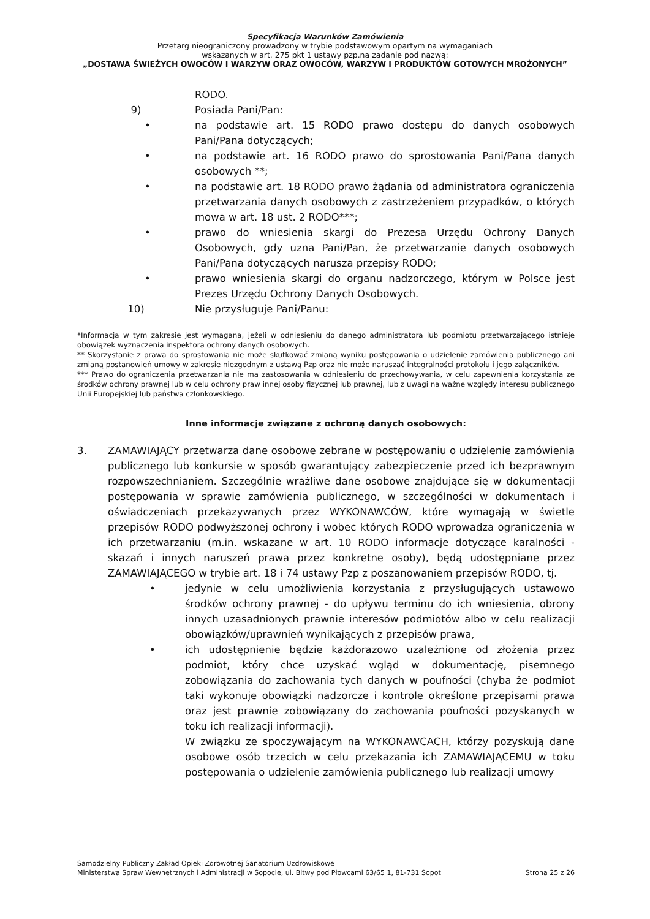Specyfikacja Warunków Zamówienia
Przetarg nieograniczony prowadzony w trybie podstawowym opartym na wymaganiach
wskazanych w art. 275 pkt 1 ustawy pzp.na zadanie pod nazwą:
„DOSTAWA ŚWIEŻYCH OWOCÓW I WARZYW ORAZ OWOCÓW, WARZYW I PRODUKTÓW GOTOWYCH MROŻONYCH”
RODO.
9) Posiada Pani/Pan:
• na podstawie art. 15 RODO prawo dostępu do danych osobowych Pani/Pana dotyczących;
• na podstawie art. 16 RODO prawo do sprostowania Pani/Pana danych osobowych **;
• na podstawie art. 18 RODO prawo żądania od administratora ograniczenia przetwarzania danych osobowych z zastrzeżeniem przypadków, o których mowa w art. 18 ust. 2 RODO***;
• prawo do wniesienia skargi do Prezesa Urzędu Ochrony Danych Osobowych, gdy uzna Pani/Pan, że przetwarzanie danych osobowych Pani/Pana dotyczących narusza przepisy RODO;
• prawo wniesienia skargi do organu nadzorczego, którym w Polsce jest Prezes Urzędu Ochrony Danych Osobowych.
10) Nie przysługuje Pani/Panu:
*Informacja w tym zakresie jest wymagana, jeżeli w odniesieniu do danego administratora lub podmiotu przetwarzającego istnieje obowiązek wyznaczenia inspektora ochrony danych osobowych.
** Skorzystanie z prawa do sprostowania nie może skutkować zmianą wyniku postępowania o udzielenie zamówienia publicznego ani zmianą postanowień umowy w zakresie niezgodnym z ustawą Pzp oraz nie może naruszać integralności protokołu i jego załączników.
*** Prawo do ograniczenia przetwarzania nie ma zastosowania w odniesieniu do przechowywania, w celu zapewnienia korzystania ze środków ochrony prawnej lub w celu ochrony praw innej osoby fizycznej lub prawnej, lub z uwagi na ważne względy interesu publicznego Unii Europejskiej lub państwa członkowskiego.
Inne informacje związane z ochroną danych osobowych:
3. ZAMAWIAJĄCY przetwarza dane osobowe zebrane w postępowaniu o udzielenie zamówienia publicznego lub konkursie w sposób gwarantujący zabezpieczenie przed ich bezprawnym rozpowszechnianiem. Szczególnie wrażliwe dane osobowe znajdujące się w dokumentacji postępowania w sprawie zamówienia publicznego, w szczególności w dokumentach i oświadczeniach przekazywanych przez WYKONAWCÓW, które wymagają w świetle przepisów RODO podwyższonej ochrony i wobec których RODO wprowadza ograniczenia w ich przetwarzaniu (m.in. wskazane w art. 10 RODO informacje dotyczące karalności - skazań i innych naruszeń prawa przez konkretne osoby), będą udostępniane przez ZAMAWIAJĄCEGO w trybie art. 18 i 74 ustawy Pzp z poszanowaniem przepisów RODO, tj.
• jedynie w celu umożliwienia korzystania z przysługujących ustawowo środków ochrony prawnej - do upływu terminu do ich wniesienia, obrony innych uzasadnionych prawnie interesów podmiotów albo w celu realizacji obowiązków/uprawnień wynikających z przepisów prawa,
• ich udostępnienie będzie każdorazowo uzależnione od złożenia przez podmiot, który chce uzyskać wgląd w dokumentację, pisemnego zobowiązania do zachowania tych danych w poufności (chyba że podmiot taki wykonuje obowiązki nadzorcze i kontrole określone przepisami prawa oraz jest prawnie zobowiązany do zachowania poufności pozyskanych w toku ich realizacji informacji).
W związku ze spoczywającym na WYKONAWCACH, którzy pozyskują dane osobowe osób trzecich w celu przekazania ich ZAMAWIAJĄCEMU w toku postępowania o udzielenie zamówienia publicznego lub realizacji umowy
Samodzielny Publiczny Zakład Opieki Zdrowotnej Sanatorium Uzdrowiskowe
Ministerstwa Spraw Wewnętrznych i Administracji w Sopocie, ul. Bitwy pod Płowcami 63/65 1, 81-731 Sopot
Strona 25 z 26